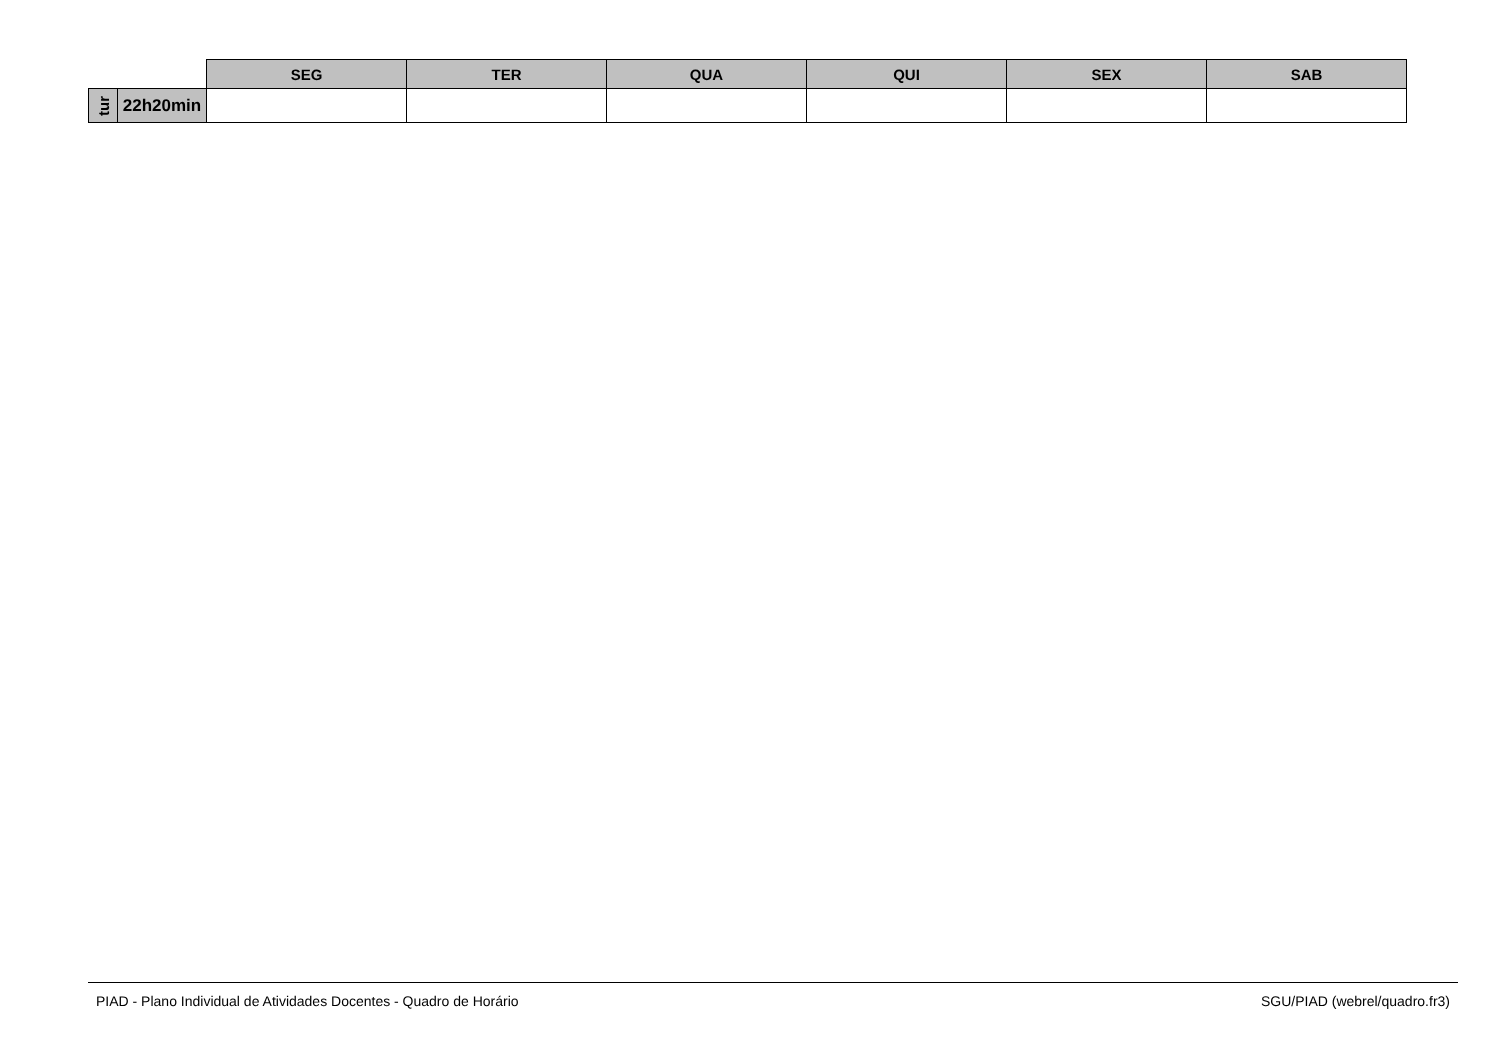| | | SEG | TER | QUA | QUI | SEX | SAB |
| tur | 22h20min | | | | | | |
PIAD - Plano Individual de Atividades Docentes - Quadro de Horário SGU/PIAD (webrel/quadro.fr3)